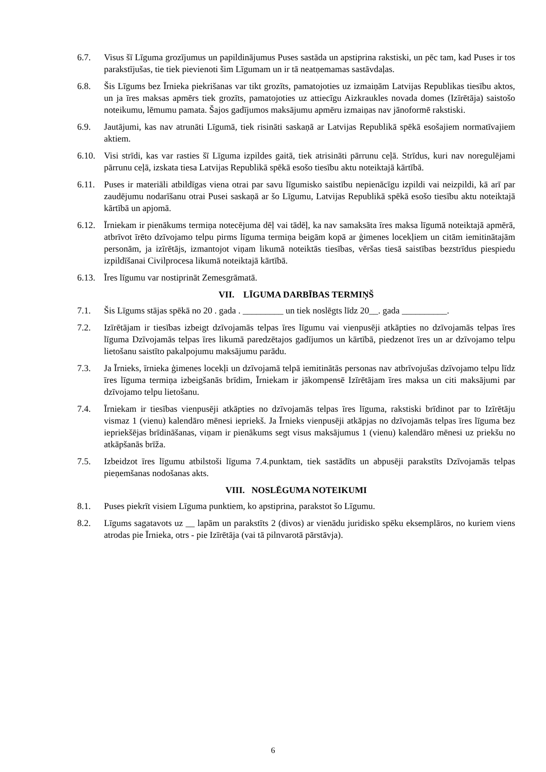6.7. Visus šī Līguma grozījumus un papildinājumus Puses sastāda un apstiprina rakstiski, un pēc tam, kad Puses ir tos parakstījušas, tie tiek pievienoti šim Līgumam un ir tā neatņemamas sastāvdaļas.
6.8. Šis Līgums bez Īrnieka piekrišanas var tikt grozīts, pamatojoties uz izmaiņām Latvijas Republikas tiesību aktos, un ja īres maksas apmērs tiek grozīts, pamatojoties uz attiecīgu Aizkraukles novada domes (Izīrētāja) saistošo noteikumu, lēmumu pamata. Šajos gadījumos maksājumu apmēru izmaiņas nav jānoformē rakstiski.
6.9. Jautājumi, kas nav atrunāti Līgumā, tiek risināti saskaņā ar Latvijas Republikā spēkā esošajiem normatīvajiem aktiem.
6.10.
Visi strīdi, kas var rasties šī Līguma izpildes gaitā, tiek atrisināti pārrunu ceļā. Strīdus, kuri nav noregulējami pārrunu ceļā, izskata tiesa Latvijas Republikā spēkā esošo tiesību aktu noteiktajā kārtībā.
6.11.
Puses ir materiāli atbildīgas viena otrai par savu līgumisko saistību nepienācīgu izpildi vai neizpildi, kā arī par zaudējumu nodarīšanu otrai Pusei saskaņā ar šo Līgumu, Latvijas Republikā spēkā esošo tiesību aktu noteiktajā kārtībā un apjomā.
6.12.
Īrniekam ir pienākums termiņa notecējuma dēļ vai tādēļ, ka nav samaksāta īres maksa līgumā noteiktajā apmērā, atbrīvot īrēto dzīvojamo telpu pirms līguma termiņa beigām kopā ar ģimenes locekļiem un citām iemitinātajām personām, ja izīrētājs, izmantojot viņam likumā noteiktās tiesības, vēršas tiesā saistības bezstrīdus piespiedu izpildīšanai Civilprocesa likumā noteiktajā kārtībā.
6.13.
Īres līgumu var nostiprināt Zemesgrāmatā.
VII. LĪGUMA DARBĪBAS TERMIŅŠ
7.1. Šis Līgums stājas spēkā no 20 . gada . _________ un tiek noslēgts līdz 20__. gada __________.
7.2. Izīrētājam ir tiesības izbeigt dzīvojamās telpas īres līgumu vai vienpusēji atkāpties no dzīvojamās telpas īres līguma Dzīvojamās telpas īres likumā paredzētajos gadījumos un kārtībā, piedzenot īres un ar dzīvojamo telpu lietošanu saistīto pakalpojumu maksājumu parādu.
7.3. Ja Īrnieks, īrnieka ģimenes locekļi un dzīvojamā telpā iemitinātās personas nav atbrīvojušas dzīvojamo telpu līdz īres līguma termiņa izbeigšanās brīdim, Īrniekam ir jākompensē Izīrētājam īres maksa un citi maksājumi par dzīvojamo telpu lietošanu.
7.4. Īrniekam ir tiesības vienpusēji atkāpties no dzīvojamās telpas īres līguma, rakstiski brīdinot par to Izīrētāju vismaz 1 (vienu) kalendāro mēnesi iepriekš. Ja Īrnieks vienpusēji atkāpjas no dzīvojamās telpas īres līguma bez iepriekšējas brīdināšanas, viņam ir pienākums segt visus maksājumus 1 (vienu) kalendāro mēnesi uz priekšu no atkāpšanās brīža.
7.5. Izbeidzot īres līgumu atbilstoši līguma 7.4.punktam, tiek sastādīts un abpusēji parakstīts Dzīvojamās telpas pieņemšanas nodošanas akts.
VIII. NOSLĒGUMA NOTEIKUMI
8.1. Puses piekrīt visiem Līguma punktiem, ko apstiprina, parakstot šo Līgumu.
8.2. Līgums sagatavots uz __ lapām un parakstīts 2 (divos) ar vienādu juridisko spēku eksemplāros, no kuriem viens atrodas pie Īrnieka, otrs - pie Izīrētāja (vai tā pilnvarotā pārstāvja).
6